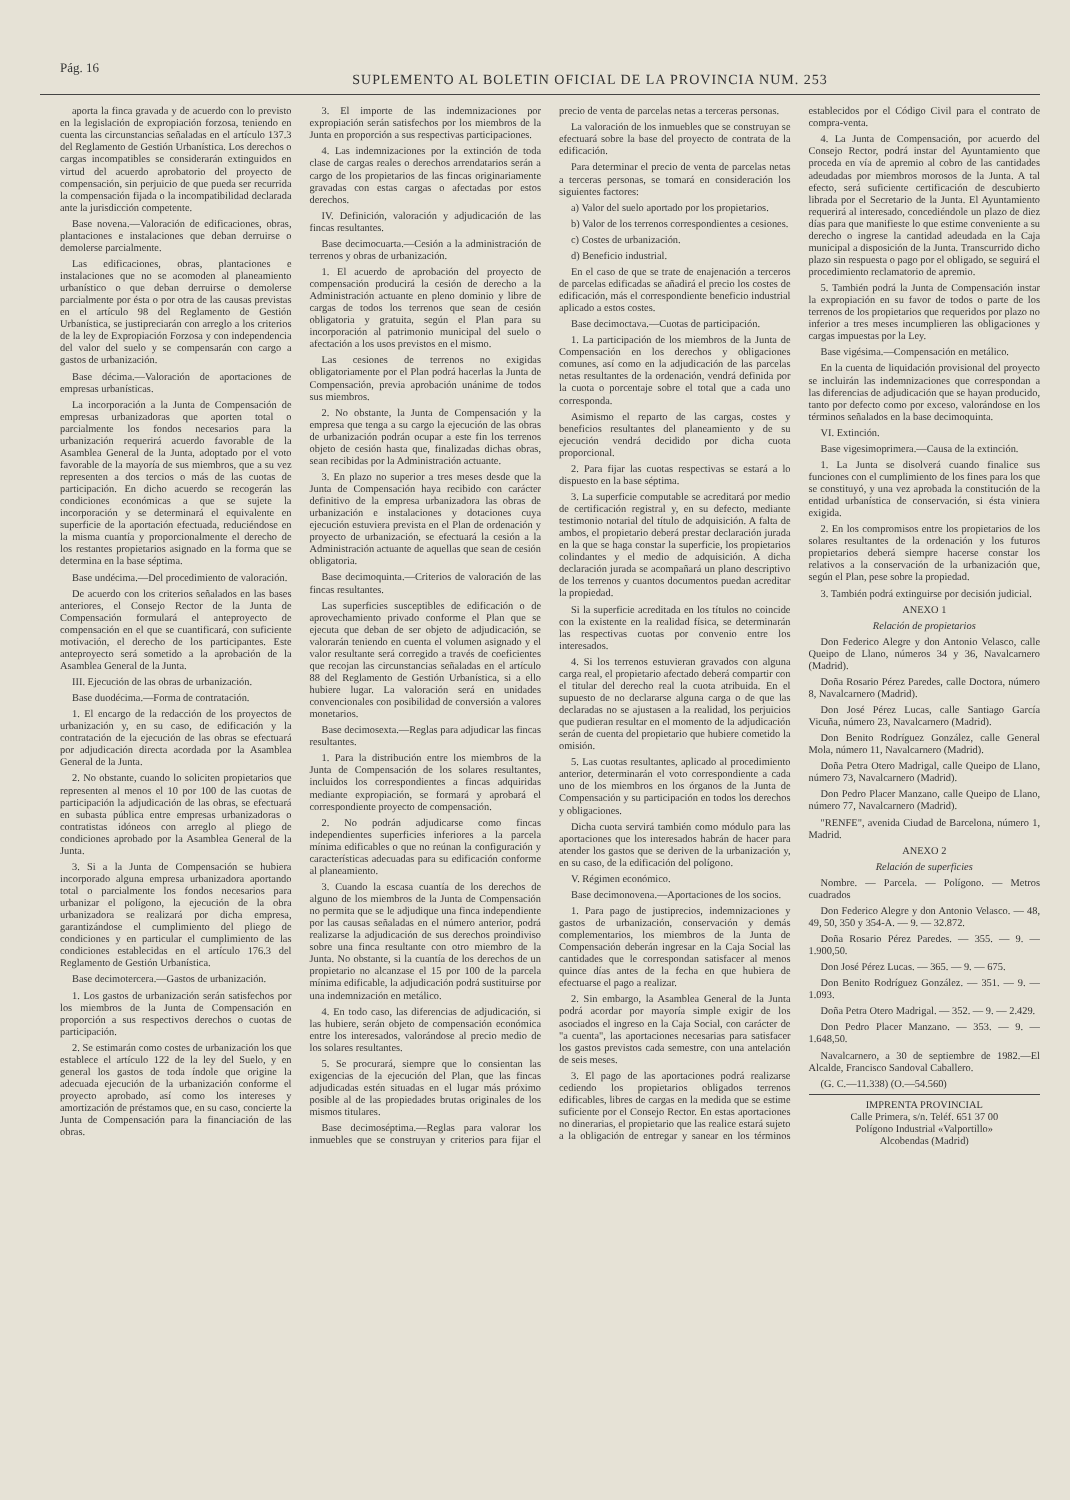Pág. 16
SUPLEMENTO AL BOLETIN OFICIAL DE LA PROVINCIA NUM. 253
aporta la finca gravada y de acuerdo con lo previsto en la legislación de expropiación forzosa, teniendo en cuenta las circunstancias señaladas en el artículo 137.3 del Reglamento de Gestión Urbanística. Los derechos o cargas incompatibles se considerarán extinguidos en virtud del acuerdo aprobatorio del proyecto de compensación, sin perjuicio de que pueda ser recurrida la compensación fijada o la incompatibilidad declarada ante la jurisdicción competente.
Base novena.—Valoración de edificaciones, obras, plantaciones e instalaciones que deban derruirse o demolerse parcialmente.
Las edificaciones, obras, plantaciones e instalaciones que no se acomoden al planeamiento urbanístico o que deban derruirse o demolerse parcialmente por ésta o por otra de las causas previstas en el artículo 98 del Reglamento de Gestión Urbanística, se justipreciarán con arreglo a los criterios de la ley de Expropiación Forzosa y con independencia del valor del suelo y se compensarán con cargo a gastos de urbanización.
Base décima.—Valoración de aportaciones de empresas urbanísticas.
La incorporación a la Junta de Compensación de empresas urbanizadoras que aporten total o parcialmente los fondos necesarios para la urbanización requerirá acuerdo favorable de la Asamblea General de la Junta, adoptado por el voto favorable de la mayoría de sus miembros, que a su vez representen a dos tercios o más de las cuotas de participación. En dicho acuerdo se recogerán las condiciones económicas a que se sujete la incorporación y se determinará el equivalente en superficie de la aportación efectuada, reduciéndose en la misma cuantía y proporcionalmente el derecho de los restantes propietarios asignado en la forma que se determina en la base séptima.
Base undécima.—Del procedimiento de valoración.
De acuerdo con los criterios señalados en las bases anteriores, el Consejo Rector de la Junta de Compensación formulará el anteproyecto de compensación en el que se cuantificará, con suficiente motivación, el derecho de los participantes. Este anteproyecto será sometido a la aprobación de la Asamblea General de la Junta.
III. Ejecución de las obras de urbanización.
Base duodécima.—Forma de contratación.
1. El encargo de la redacción de los proyectos de urbanización y, en su caso, de edificación y la contratación de la ejecución de las obras se efectuará por adjudicación directa acordada por la Asamblea General de la Junta.
2. No obstante, cuando lo soliciten propietarios que representen al menos el 10 por 100 de las cuotas de participación la adjudicación de las obras, se efectuará en subasta pública entre empresas urbanizadoras o contratistas idóneos con arreglo al pliego de condiciones aprobado por la Asamblea General de la Junta.
3. Si a la Junta de Compensación se hubiera incorporado alguna empresa urbanizadora aportando total o parcialmente los fondos necesarios para urbanizar el polígono, la ejecución de la obra urbanizadora se realizará por dicha empresa, garantizándose el cumplimiento del pliego de condiciones y en particular el cumplimiento de las condiciones establecidas en el artículo 176.3 del Reglamento de Gestión Urbanística.
Base decimotercera.—Gastos de urbanización.
1. Los gastos de urbanización serán satisfechos por los miembros de la Junta de Compensación en proporción a sus respectivos derechos o cuotas de participación.
2. Se estimarán como costes de urbanización los que establece el artículo 122 de la ley del Suelo, y en general los gastos de toda índole que origine la adecuada ejecución de la urbanización conforme el proyecto aprobado, así como los intereses y amortización de préstamos que, en su caso, concierte la Junta de Compensación para la financiación de las obras.
3. El importe de las indemnizaciones por expropiación serán satisfechos por los miembros de la Junta en proporción a sus respectivas participaciones.
4. Las indemnizaciones por la extinción de toda clase de cargas reales o derechos arrendatarios serán a cargo de los propietarios de las fincas originariamente gravadas con estas cargas o afectadas por estos derechos.
IV. Definición, valoración y adjudicación de las fincas resultantes.
Base decimocuarta.—Cesión a la administración de terrenos y obras de urbanización.
1. El acuerdo de aprobación del proyecto de compensación producirá la cesión de derecho a la Administración actuante en pleno dominio y libre de cargas de todos los terrenos que sean de cesión obligatoria y gratuita, según el Plan para su incorporación al patrimonio municipal del suelo o afectación a los usos previstos en el mismo.
Las cesiones de terrenos no exigidas obligatoriamente por el Plan podrá hacerlas la Junta de Compensación, previa aprobación unánime de todos sus miembros.
2. No obstante, la Junta de Compensación y la empresa que tenga a su cargo la ejecución de las obras de urbanización podrán ocupar a este fin los terrenos objeto de cesión hasta que, finalizadas dichas obras, sean recibidas por la Administración actuante.
3. En plazo no superior a tres meses desde que la Junta de Compensación haya recibido con carácter definitivo de la empresa urbanizadora las obras de urbanización e instalaciones y dotaciones cuya ejecución estuviera prevista en el Plan de ordenación y proyecto de urbanización, se efectuará la cesión a la Administración actuante de aquellas que sean de cesión obligatoria.
Base decimoquinta.—Criterios de valoración de las fincas resultantes.
Las superficies susceptibles de edificación o de aprovechamiento privado conforme el Plan que se ejecuta que deban de ser objeto de adjudicación, se valorarán teniendo en cuenta el volumen asignado y el valor resultante será corregido a través de coeficientes que recojan las circunstancias señaladas en el artículo 88 del Reglamento de Gestión Urbanística, si a ello hubiere lugar. La valoración será en unidades convencionales con posibilidad de conversión a valores monetarios.
Base decimosexta.—Reglas para adjudicar las fincas resultantes.
1. Para la distribución entre los miembros de la Junta de Compensación de los solares resultantes, incluidos los correspondientes a fincas adquiridas mediante expropiación, se formará y aprobará el correspondiente proyecto de compensación.
2. No podrán adjudicarse como fincas independientes superficies inferiores a la parcela mínima edificables o que no reúnan la configuración y características adecuadas para su edificación conforme al planeamiento.
3. Cuando la escasa cuantía de los derechos de alguno de los miembros de la Junta de Compensación no permita que se le adjudique una finca independiente por las causas señaladas en el número anterior, podrá realizarse la adjudicación de sus derechos proindiviso sobre una finca resultante con otro miembro de la Junta. No obstante, si la cuantía de los derechos de un propietario no alcanzase el 15 por 100 de la parcela mínima edificable, la adjudicación podrá sustituirse por una indemnización en metálico.
4. En todo caso, las diferencias de adjudicación, si las hubiere, serán objeto de compensación económica entre los interesados, valorándose al precio medio de los solares resultantes.
5. Se procurará, siempre que lo consientan las exigencias de la ejecución del Plan, que las fincas adjudicadas estén situadas en el lugar más próximo posible al de las propiedades brutas originales de los mismos titulares.
Base decimoséptima.—Reglas para valorar los inmuebles que se construyan y criterios para fijar el precio de venta de parcelas netas a terceras personas.
La valoración de los inmuebles que se construyan se efectuará sobre la base del proyecto de contrata de la edificación.
Para determinar el precio de venta de parcelas netas a terceras personas, se tomará en consideración los siguientes factores:
a) Valor del suelo aportado por los propietarios.
b) Valor de los terrenos correspondientes a cesiones.
c) Costes de urbanización.
d) Beneficio industrial.
En el caso de que se trate de enajenación a terceros de parcelas edificadas se añadirá el precio los costes de edificación, más el correspondiente beneficio industrial aplicado a estos costes.
Base decimoctava.—Cuotas de participación.
1. La participación de los miembros de la Junta de Compensación en los derechos y obligaciones comunes, así como en la adjudicación de las parcelas netas resultantes de la ordenación, vendrá definida por la cuota o porcentaje sobre el total que a cada uno corresponda.
Asimismo el reparto de las cargas, costes y beneficios resultantes del planeamiento y de su ejecución vendrá decidido por dicha cuota proporcional.
2. Para fijar las cuotas respectivas se estará a lo dispuesto en la base séptima.
3. La superficie computable se acreditará por medio de certificación registral y, en su defecto, mediante testimonio notarial del título de adquisición. A falta de ambos, el propietario deberá prestar declaración jurada en la que se haga constar la superficie, los propietarios colindantes y el medio de adquisición. A dicha declaración jurada se acompañará un plano descriptivo de los terrenos y cuantos documentos puedan acreditar la propiedad.
Si la superficie acreditada en los títulos no coincide con la existente en la realidad física, se determinarán las respectivas cuotas por convenio entre los interesados.
4. Si los terrenos estuvieran gravados con alguna carga real, el propietario afectado deberá compartir con el titular del derecho real la cuota atribuida. En el supuesto de no declararse alguna carga o de que las declaradas no se ajustasen a la realidad, los perjuicios que pudieran resultar en el momento de la adjudicación serán de cuenta del propietario que hubiere cometido la omisión.
5. Las cuotas resultantes, aplicado al procedimiento anterior, determinarán el voto correspondiente a cada uno de los miembros en los órganos de la Junta de Compensación y su participación en todos los derechos y obligaciones.
Dicha cuota servirá también como módulo para las aportaciones que los interesados habrán de hacer para atender los gastos que se deriven de la urbanización y, en su caso, de la edificación del polígono.
V. Régimen económico.
Base decimonovena.—Aportaciones de los socios.
1. Para pago de justiprecios, indemnizaciones y gastos de urbanización, conservación y demás complementarios, los miembros de la Junta de Compensación deberán ingresar en la Caja Social las cantidades que le correspondan satisfacer al menos quince días antes de la fecha en que hubiera de efectuarse el pago a realizar.
2. Sin embargo, la Asamblea General de la Junta podrá acordar por mayoría simple exigir de los asociados el ingreso en la Caja Social, con carácter de "a cuenta", las aportaciones necesarias para satisfacer los gastos previstos cada semestre, con una antelación de seis meses.
3. El pago de las aportaciones podrá realizarse cediendo los propietarios obligados terrenos edificables, libres de cargas en la medida que se estime suficiente por el Consejo Rector. En estas aportaciones no dinerarias, el propietario que las realice estará sujeto a la obligación de entregar y sanear en los términos establecidos por el Código Civil para el contrato de compra-venta.
4. La Junta de Compensación, por acuerdo del Consejo Rector, podrá instar del Ayuntamiento que proceda en vía de apremio al cobro de las cantidades adeudadas por miembros morosos de la Junta. A tal efecto, será suficiente certificación de descubierto librada por el Secretario de la Junta. El Ayuntamiento requerirá al interesado, concediéndole un plazo de diez días para que manifieste lo que estime conveniente a su derecho o ingrese la cantidad adeudada en la Caja municipal a disposición de la Junta. Transcurrido dicho plazo sin respuesta o pago por el obligado, se seguirá el procedimiento reclamatorio de apremio.
5. También podrá la Junta de Compensación instar la expropiación en su favor de todos o parte de los terrenos de los propietarios que requeridos por plazo no inferior a tres meses incumplieren las obligaciones y cargas impuestas por la Ley.
Base vigésima.—Compensación en metálico.
En la cuenta de liquidación provisional del proyecto se incluirán las indemnizaciones que correspondan a las diferencias de adjudicación que se hayan producido, tanto por defecto como por exceso, valorándose en los términos señalados en la base decimoquinta.
VI. Extinción.
Base vigesimoprimera.—Causa de la extinción.
1. La Junta se disolverá cuando finalice sus funciones con el cumplimiento de los fines para los que se constituyó, y una vez aprobada la constitución de la entidad urbanística de conservación, si ésta viniera exigida.
2. En los compromisos entre los propietarios de los solares resultantes de la ordenación y los futuros propietarios deberá siempre hacerse constar los relativos a la conservación de la urbanización que, según el Plan, pese sobre la propiedad.
3. También podrá extinguirse por decisión judicial.
ANEXO 1
Relación de propietarios
Don Federico Alegre y don Antonio Velasco, calle Queipo de Llano, números 34 y 36, Navalcarnero (Madrid).
Doña Rosario Pérez Paredes, calle Doctora, número 8, Navalcarnero (Madrid).
Don José Pérez Lucas, calle Santiago García Vicuña, número 23, Navalcarnero (Madrid).
Don Benito Rodríguez González, calle General Mola, número 11, Navalcarnero (Madrid).
Doña Petra Otero Madrigal, calle Queipo de Llano, número 73, Navalcarnero (Madrid).
Don Pedro Placer Manzano, calle Queipo de Llano, número 77, Navalcarnero (Madrid).
"RENFE", avenida Ciudad de Barcelona, número 1, Madrid.
ANEXO 2
Relación de superficies
Nombre. — Parcela. — Polígono. — Metros cuadrados
Don Federico Alegre y don Antonio Velasco. — 48, 49, 50, 350 y 354-A. — 9. — 32.872.
Doña Rosario Pérez Paredes. — 355. — 9. — 1.900,50.
Don José Pérez Lucas. — 365. — 9. — 675.
Don Benito Rodríguez González. — 351. — 9. — 1.093.
Doña Petra Otero Madrigal. — 352. — 9. — 2.429.
Don Pedro Placer Manzano. — 353. — 9. — 1.648,50.
Navalcarnero, a 30 de septiembre de 1982.—El Alcalde, Francisco Sandoval Caballero.
(G. C.—11.338) (O.—54.560)
IMPRENTA PROVINCIAL
Calle Primera, s/n. Teléf. 651 37 00
Polígono Industrial «Valportillo»
Alcobendas (Madrid)